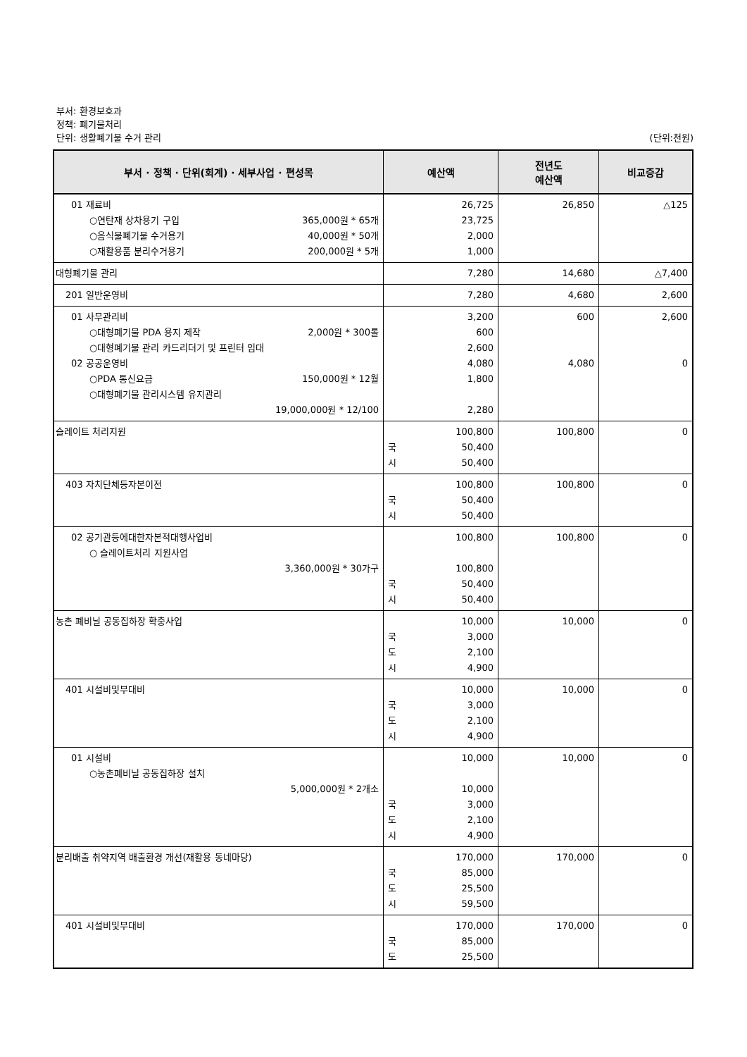부서: 환경보호과
정책: 폐기물처리
단위: 생활폐기물 수거 관리 (단위:천원)
| 부서 · 정책 · 단위(회계) · 세부사업 · 편성목 | 예산액 | 전년도 예산액 | 비교증감 |
| --- | --- | --- | --- |
| 01 재료비 ○연탄재 상차용기 구입 365,000원 * 65개 ○음식물폐기물 수거용기 40,000원 * 50개 ○재활용품 분리수거용기 200,000원 * 5개 | 26,725 23,725 2,000 1,000 | 26,850 | △125 |
| 대형폐기물 관리 | 7,280 | 14,680 | △7,400 |
| 201 일반운영비 | 7,280 | 4,680 | 2,600 |
| 01 사무관리비 ○대형폐기물 PDA 용지 제작 2,000원 * 300롤 ○대형폐기물 관리 카드리더기 및 프린터 임대 02 공공운영비 ○PDA 통신요금 150,000원 * 12월 ○대형폐기물 관리시스템 유지관리 19,000,000원 * 12/100 | 3,200 600 2,600 4,080 1,800 2,280 | 600 4,080 | 2,600 0 |
| 슬레이트 처리지원 | 100,800 국 50,400 시 50,400 | 100,800 | 0 |
| 403 자치단체등자본이전 | 100,800 국 50,400 시 50,400 | 100,800 | 0 |
| 02 공기관등에대한자본적대행사업비 ○ 슬레이트처리 지원사업 3,360,000원 * 30가구 | 100,800 100,800 국 50,400 시 50,400 | 100,800 | 0 |
| 농촌 폐비닐 공동집하장 확충사업 | 10,000 국 3,000 도 2,100 시 4,900 | 10,000 | 0 |
| 401 시설비및부대비 | 10,000 국 3,000 도 2,100 시 4,900 | 10,000 | 0 |
| 01 시설비 ○농촌폐비닐 공동집하장 설치 5,000,000원 * 2개소 | 10,000 10,000 국 3,000 도 2,100 시 4,900 | 10,000 | 0 |
| 분리배출 취약지역 배출환경 개선(재활용 동네마당) | 170,000 국 85,000 도 25,500 시 59,500 | 170,000 | 0 |
| 401 시설비및부대비 | 170,000 국 85,000 도 25,500 | 170,000 | 0 |